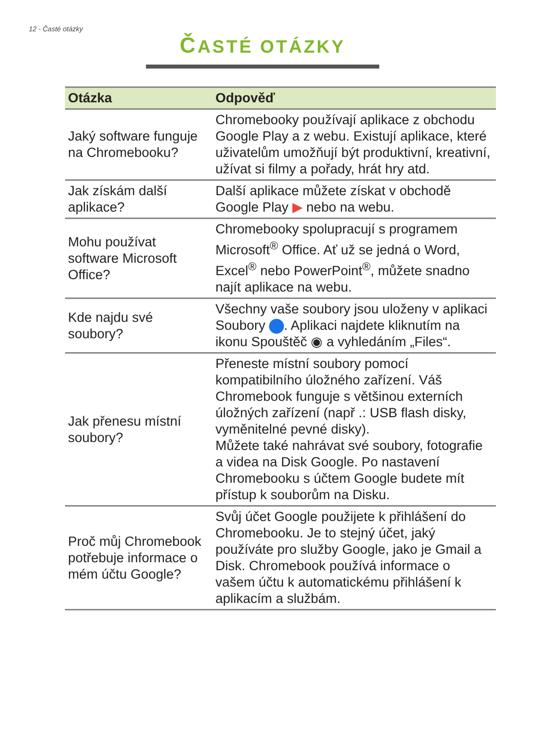12 - Časté otázky
ČASTÉ OTÁZKY
| Otázka | Odpověď |
| --- | --- |
| Jaký software funguje na Chromebooku? | Chromebooky používají aplikace z obchodu Google Play a z webu. Existují aplikace, které uživatelům umožňují být produktivní, kreativní, užívat si filmy a pořady, hrát hry atd. |
| Jak získám další aplikace? | Další aplikace můžete získat v obchodě Google Play ▶ nebo na webu. |
| Mohu používat software Microsoft Office? | Chromebooky spolupracují s programem Microsoft<sup>®</sup> Office. Ať už se jedná o Word, Excel<sup>®</sup> nebo PowerPoint<sup>®</sup>, můžete snadno najít aplikace na webu. |
| Kde najdu své soubory? | Všechny vaše soubory jsou uloženy v aplikaci Soubory . Aplikaci najdete kliknutím na ikonu Spouštěč ◉ a vyhledáním „Files“. |
| Jak přenesu místní soubory? | Přeneste místní soubory pomocí kompatibilního úložného zařízení. Váš Chromebook funguje s většinou externích úložných zařízení (např .: USB flash disky, vyměnitelné pevné disky). Můžete také nahrávat své soubory, fotografie a videa na Disk Google. Po nastavení Chromebooku s účtem Google budete mít přístup k souborům na Disku. |
| Proč můj Chromebook potřebuje informace o mém účtu Google? | Svůj účet Google použijete k přihlášení do Chromebooku. Je to stejný účet, jaký používáte pro služby Google, jako je Gmail a Disk. Chromebook používá informace o vašem účtu k automatickému přihlášení k aplikacím a službám. |